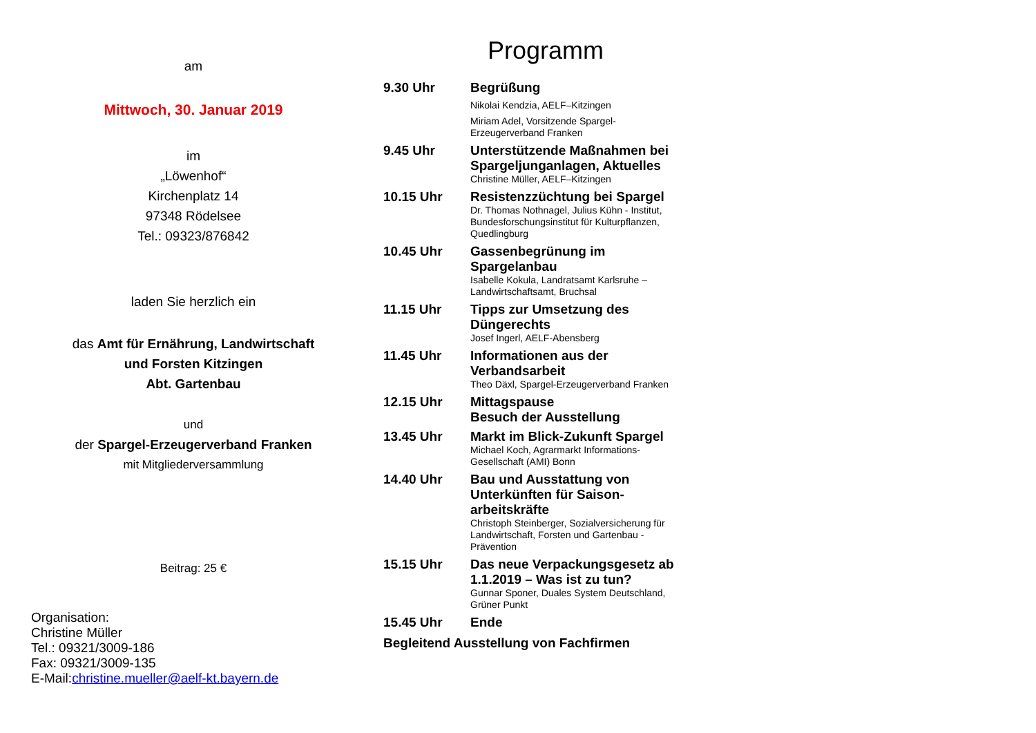am
Mittwoch, 30. Januar 2019
im
„Löwenhof“
Kirchenplatz 14
97348 Rödelsee
Tel.: 09323/876842
laden Sie herzlich ein
das Amt für Ernährung, Landwirtschaft
und Forsten Kitzingen
Abt. Gartenbau
und
der Spargel-Erzeugerverband Franken
mit Mitgliederversammlung
Beitrag: 25 €
Organisation:
Christine Müller
Tel.: 09321/3009-186
Fax: 09321/3009-135
E-Mail:christine.mueller@aelf-kt.bayern.de
Programm
9.30 Uhr
Begrüßung
Nikolai Kendzia, AELF–Kitzingen
Miriam Adel, Vorsitzende Spargel-Erzeugerverband Franken
9.45 Uhr
Unterstützende Maßnahmen bei Spargeljunganlagen, Aktuelles
Christine Müller, AELF–Kitzingen
10.15 Uhr
Resistenzzüchtung bei Spargel
Dr. Thomas Nothnagel, Julius Kühn - Institut, Bundesforschungsinstitut für Kulturpflanzen, Quedlingburg
10.45 Uhr
Gassenbegrünung im Spargelanbau
Isabelle Kokula, Landratsamt Karlsruhe – Landwirtschaftsamt, Bruchsal
11.15 Uhr
Tipps zur Umsetzung des Düngerechts
Josef Ingerl, AELF-Abensberg
11.45 Uhr
Informationen aus der Verbandsarbeit
Theo Däxl, Spargel-Erzeugerverband Franken
12.15 Uhr
Mittagspause
Besuch der Ausstellung
13.45 Uhr
Markt im Blick-Zukunft Spargel
Michael Koch, Agrarmarkt Informations-Gesellschaft (AMI) Bonn
14.40 Uhr
Bau und Ausstattung von Unterkünften für Saison-arbeitskräfte
Christoph Steinberger, Sozialversicherung für Landwirtschaft, Forsten und Gartenbau - Prävention
15.15 Uhr
Das neue Verpackungsgesetz ab 1.1.2019 – Was ist zu tun?
Gunnar Sponer, Duales System Deutschland, Grüner Punkt
15.45 Uhr
Ende
Begleitend Ausstellung von Fachfirmen